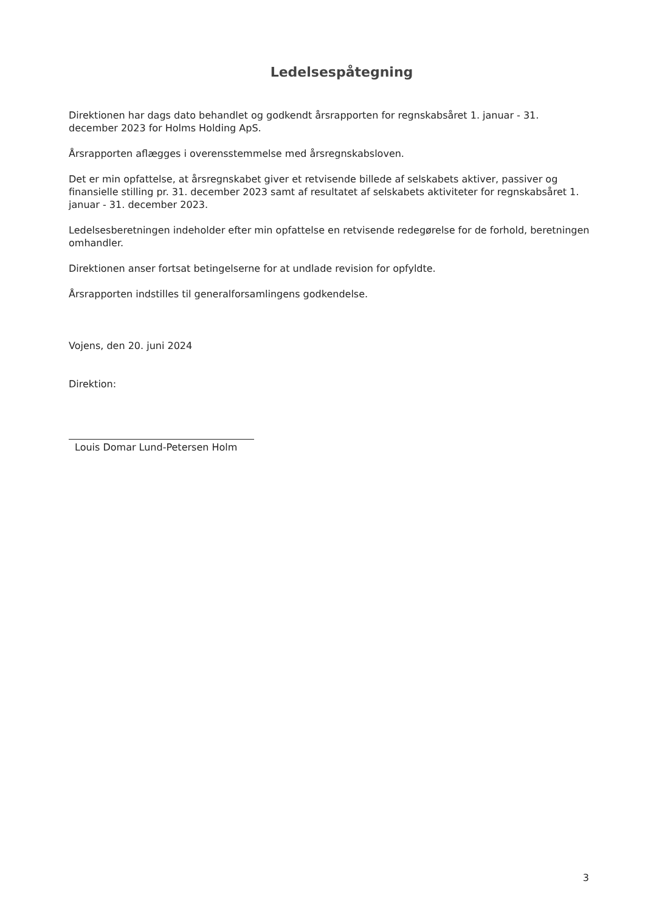Ledelsespåtegning
Direktionen har dags dato behandlet og godkendt årsrapporten for regnskabsåret 1. januar - 31. december 2023 for Holms Holding ApS.
Årsrapporten aflægges i overensstemmelse med årsregnskabsloven.
Det er min opfattelse, at årsregnskabet giver et retvisende billede af selskabets aktiver, passiver og finansielle stilling pr. 31. december 2023 samt af resultatet af selskabets aktiviteter for regnskabsåret 1. januar - 31. december 2023.
Ledelsesberetningen indeholder efter min opfattelse en retvisende redegørelse for de forhold, beretningen omhandler.
Direktionen anser fortsat betingelserne for at undlade revision for opfyldte.
Årsrapporten indstilles til generalforsamlingens godkendelse.
Vojens, den 20. juni 2024
Direktion:
Louis Domar Lund-Petersen Holm
3